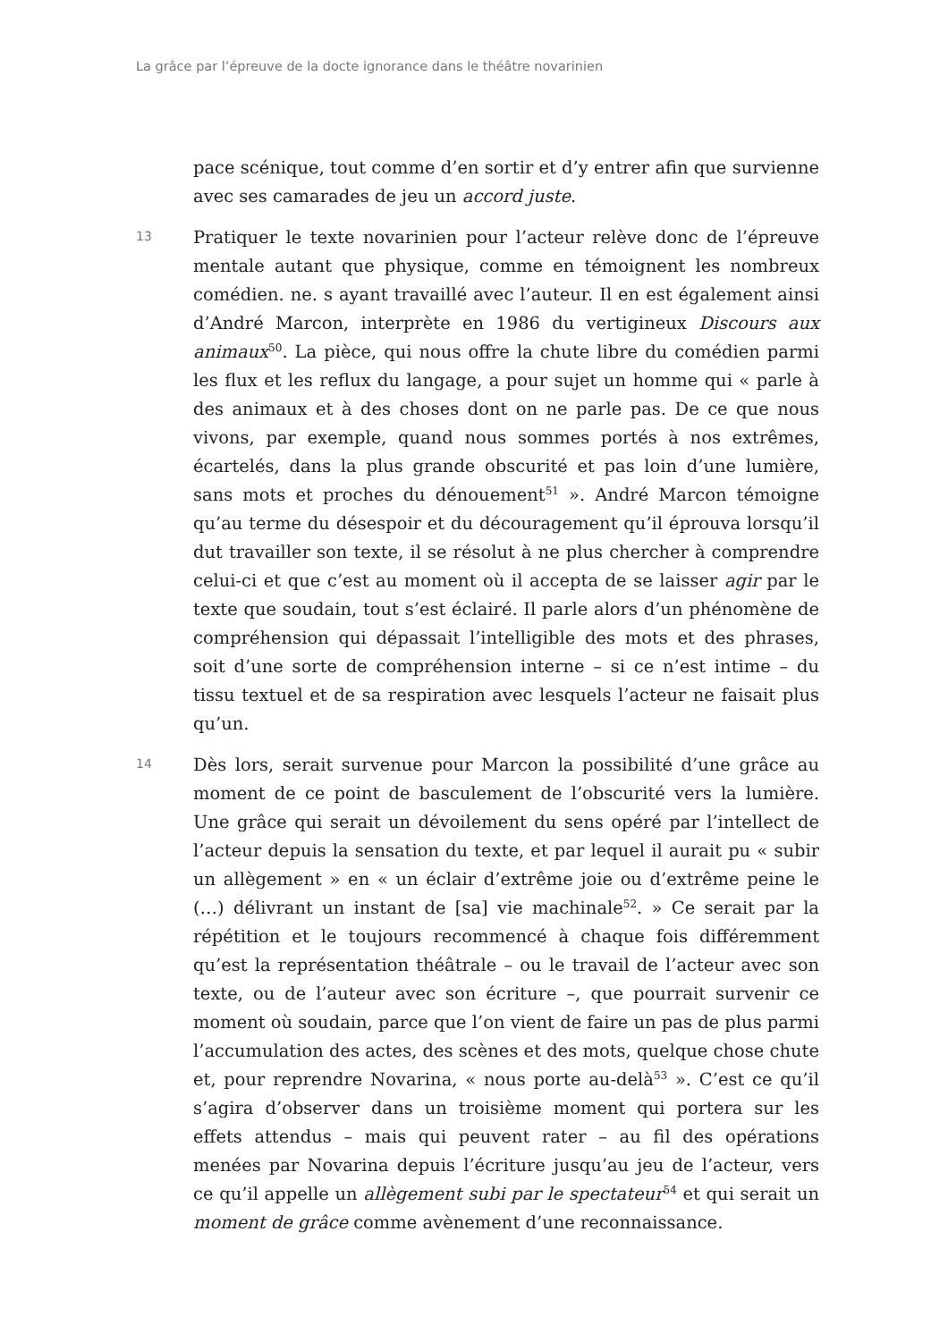La grâce par l’épreuve de la docte ignorance dans le théâtre novarinien
pace scénique, tout comme d’en sortir et d’y entrer afin que survienne avec ses camarades de jeu un accord juste.
13
Pratiquer le texte novarinien pour l’acteur relève donc de l’épreuve mentale autant que physique, comme en témoignent les nombreux comédien. ne. s ayant travaillé avec l’auteur. Il en est également ainsi d’André Marcon, interprète en 1986 du vertigineux Discours aux animaux<sup>50</sup>. La pièce, qui nous offre la chute libre du comédien parmi les flux et les reflux du langage, a pour sujet un homme qui « parle à des animaux et à des choses dont on ne parle pas. De ce que nous vivons, par exemple, quand nous sommes portés à nos extrêmes, écartelés, dans la plus grande obscurité et pas loin d’une lumière, sans mots et proches du dénouement<sup>51</sup> ». André Marcon témoigne qu’au terme du désespoir et du découragement qu’il éprouva lorsqu’il dut travailler son texte, il se résolut à ne plus chercher à comprendre celui-ci et que c’est au moment où il accepta de se laisser agir par le texte que soudain, tout s’est éclairé. Il parle alors d’un phénomène de compréhension qui dépassait l’intelligible des mots et des phrases, soit d’une sorte de compréhension interne – si ce n’est intime – du tissu textuel et de sa respiration avec lesquels l’acteur ne faisait plus qu’un.
14
Dès lors, serait survenue pour Marcon la possibilité d’une grâce au moment de ce point de basculement de l’obscurité vers la lumière. Une grâce qui serait un dévoilement du sens opéré par l’intellect de l’acteur depuis la sensation du texte, et par lequel il aurait pu « subir un allègement » en « un éclair d’extrême joie ou d’extrême peine le (…) délivrant un instant de [sa] vie machinale<sup>52</sup>. » Ce serait par la répétition et le toujours recommencé à chaque fois différemment qu’est la représentation théâtrale – ou le travail de l’acteur avec son texte, ou de l’auteur avec son écriture –, que pourrait survenir ce moment où soudain, parce que l’on vient de faire un pas de plus parmi l’accumulation des actes, des scènes et des mots, quelque chose chute et, pour reprendre Novarina, « nous porte au-delà<sup>53</sup> ». C’est ce qu’il s’agira d’observer dans un troisième moment qui portera sur les effets attendus – mais qui peuvent rater – au fil des opérations menées par Novarina depuis l’écriture jusqu’au jeu de l’acteur, vers ce qu’il appelle un allègement subi par le spectateur<sup>54</sup> et qui serait un moment de grâce comme avènement d’une reconnaissance.